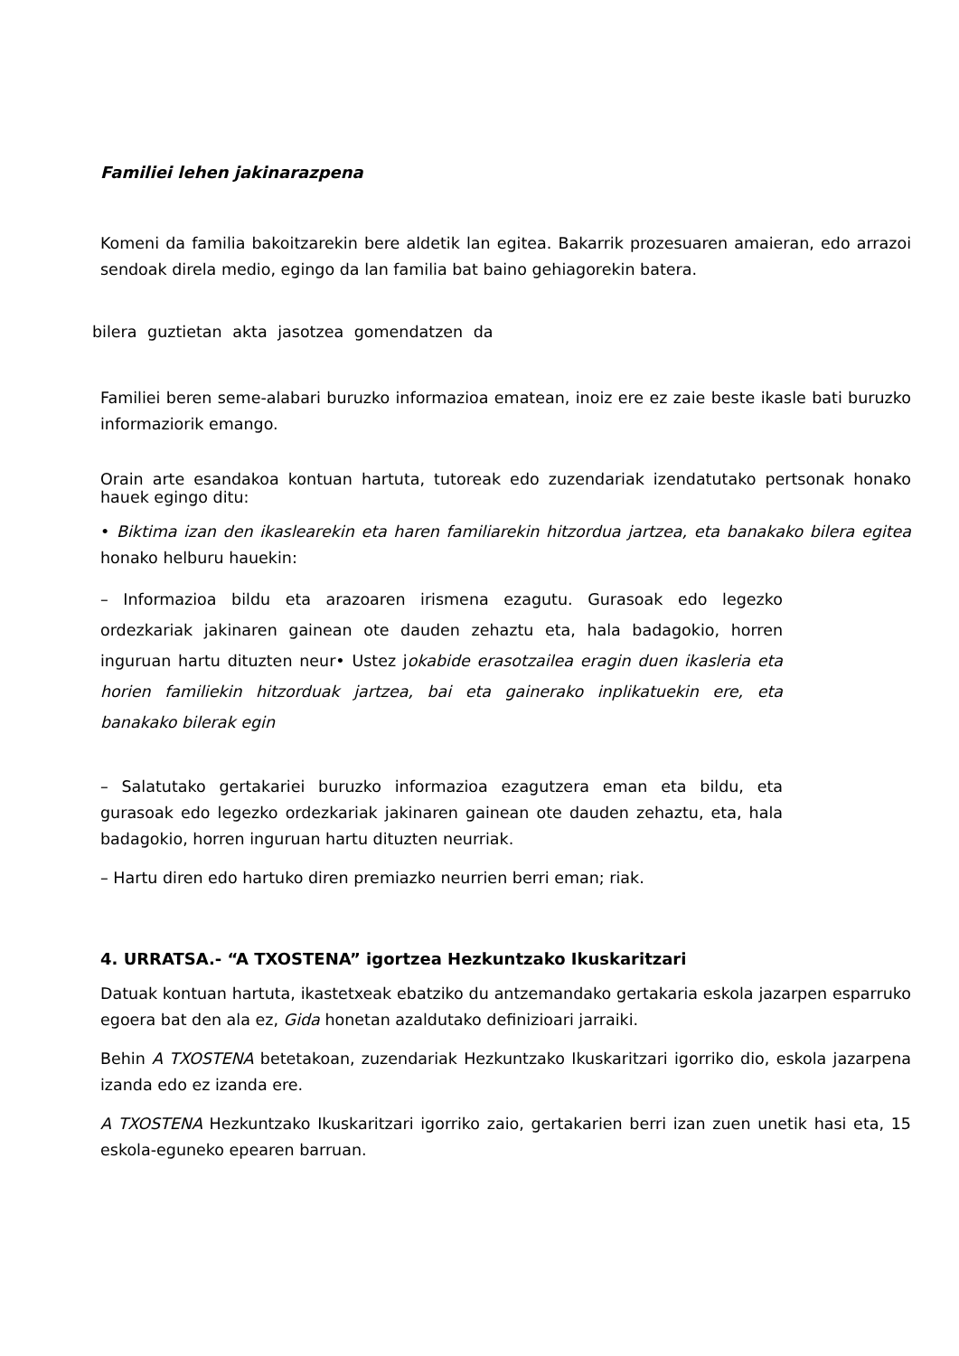Familiei lehen jakinarazpena
Komeni da familia bakoitzarekin bere aldetik lan egitea. Bakarrik prozesuaren amaieran, edo arrazoi sendoak direla medio, egingo da lan familia bat baino gehiagorekin batera.
bilera guztietan akta jasotzea gomendatzen da
Familiei beren seme-alabari buruzko informazioa ematean, inoiz ere ez zaie beste ikasle bati buruzko informaziorik emango.
Orain arte esandakoa kontuan hartuta, tutoreak edo zuzendariak izendatutako pertsonak honako hauek egingo ditu:
• Biktima izan den ikaslearekin eta haren familiarekin hitzordua jartzea, eta banakako bilera egitea honako helburu hauekin:
– Informazioa bildu eta arazoaren irismena ezagutu. Gurasoak edo legezko ordezkariak jakinaren gainean ote dauden zehaztu eta, hala badagokio, horren inguruan hartu dituzten neur• Ustez jokabide erasotzailea eragin duen ikasleria eta horien familiekin hitzorduak jartzea, bai eta gainerako inplikatuekin ere, eta banakako bilerak egin
– Salatutako gertakariei buruzko informazioa ezagutzera eman eta bildu, eta gurasoak edo legezko ordezkariak jakinaren gainean ote dauden zehaztu, eta, hala badagokio, horren inguruan hartu dituzten neurriak.
– Hartu diren edo hartuko diren premiazko neurrien berri eman; riak.
4. URRATSA.- “A TXOSTENA” igortzea Hezkuntzako Ikuskaritzari
Datuak kontuan hartuta, ikastetxeak ebatziko du antzemandako gertakaria eskola jazarpen esparruko egoera bat den ala ez, Gida honetan azaldutako definizioari jarraiki.
Behin A TXOSTENA betetakoan, zuzendariak Hezkuntzako Ikuskaritzari igorriko dio, eskola jazarpena izanda edo ez izanda ere.
A TXOSTENA Hezkuntzako Ikuskaritzari igorriko zaio, gertakarien berri izan zuen unetik hasi eta, 15 eskola-eguneko epearen barruan.